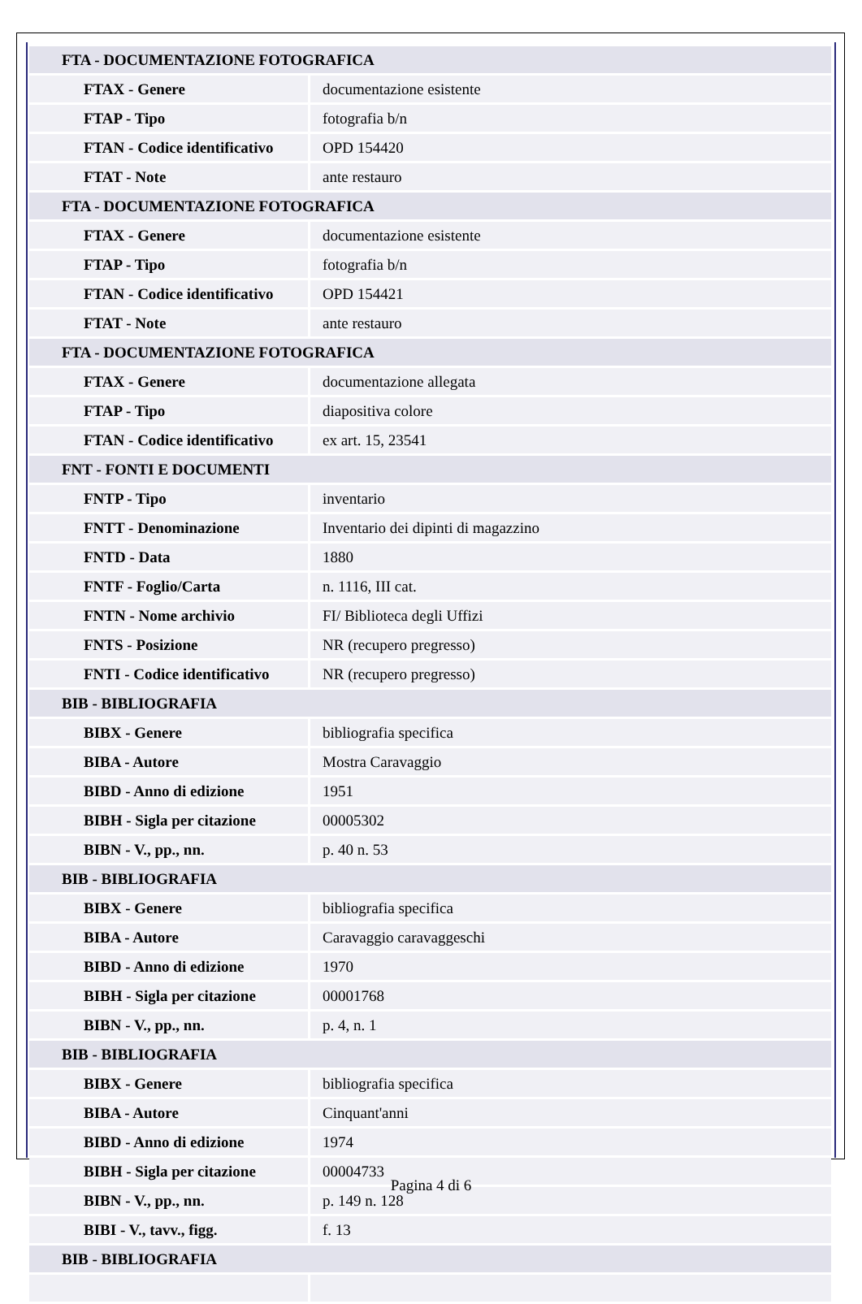| FTA - DOCUMENTAZIONE FOTOGRAFICA | |
| FTAX - Genere | documentazione esistente |
| FTAP - Tipo | fotografia b/n |
| FTAN - Codice identificativo | OPD 154420 |
| FTAT - Note | ante restauro |
| FTA - DOCUMENTAZIONE FOTOGRAFICA | |
| FTAX - Genere | documentazione esistente |
| FTAP - Tipo | fotografia b/n |
| FTAN - Codice identificativo | OPD 154421 |
| FTAT - Note | ante restauro |
| FTA - DOCUMENTAZIONE FOTOGRAFICA | |
| FTAX - Genere | documentazione allegata |
| FTAP - Tipo | diapositiva colore |
| FTAN - Codice identificativo | ex art. 15, 23541 |
| FNT - FONTI E DOCUMENTI | |
| FNTP - Tipo | inventario |
| FNTT - Denominazione | Inventario dei dipinti di magazzino |
| FNTD - Data | 1880 |
| FNTF - Foglio/Carta | n. 1116, III cat. |
| FNTN - Nome archivio | FI/ Biblioteca degli Uffizi |
| FNTS - Posizione | NR (recupero pregresso) |
| FNTI - Codice identificativo | NR (recupero pregresso) |
| BIB - BIBLIOGRAFIA | |
| BIBX - Genere | bibliografia specifica |
| BIBA - Autore | Mostra Caravaggio |
| BIBD - Anno di edizione | 1951 |
| BIBH - Sigla per citazione | 00005302 |
| BIBN - V., pp., nn. | p. 40 n. 53 |
| BIB - BIBLIOGRAFIA | |
| BIBX - Genere | bibliografia specifica |
| BIBA - Autore | Caravaggio caravaggeschi |
| BIBD - Anno di edizione | 1970 |
| BIBH - Sigla per citazione | 00001768 |
| BIBN - V., pp., nn. | p. 4, n. 1 |
| BIB - BIBLIOGRAFIA | |
| BIBX - Genere | bibliografia specifica |
| BIBA - Autore | Cinquant'anni |
| BIBD - Anno di edizione | 1974 |
| BIBH - Sigla per citazione | 00004733 |
| BIBN - V., pp., nn. | p. 149 n. 128 |
| BIBI - V., tavv., figg. | f. 13 |
| BIB - BIBLIOGRAFIA | |
Pagina 4 di 6